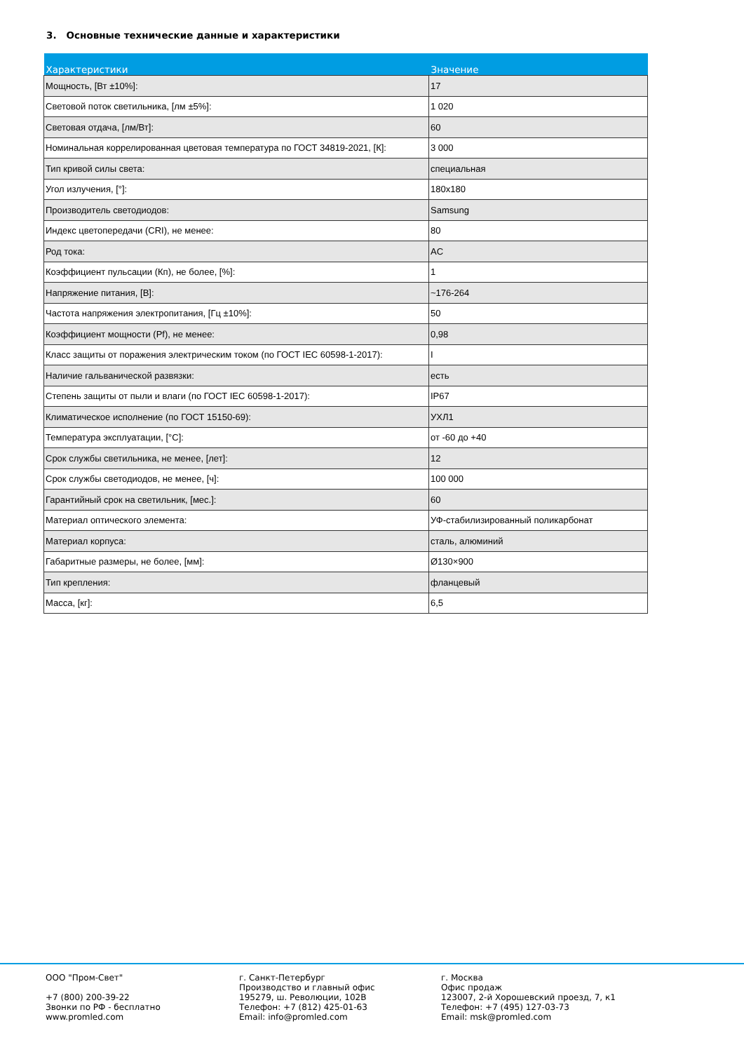3. Основные технические данные и характеристики
| Характеристики | Значение |
| --- | --- |
| Мощность, [Вт ±10%]: | 17 |
| Световой поток светильника, [лм ±5%]: | 1 020 |
| Световая отдача, [лм/Вт]: | 60 |
| Номинальная коррелированная цветовая температура по ГОСТ 34819-2021, [К]: | 3 000 |
| Тип кривой силы света: | специальная |
| Угол излучения, [°]: | 180x180 |
| Производитель светодиодов: | Samsung |
| Индекс цветопередачи (CRI), не менее: | 80 |
| Род тока: | AC |
| Коэффициент пульсации (Кп), не более, [%]: | 1 |
| Напряжение питания, [В]: | ~176-264 |
| Частота напряжения электропитания, [Гц ±10%]: | 50 |
| Коэффициент мощности (Pf), не менее: | 0,98 |
| Класс защиты от поражения электрическим током (по ГОСТ IEC 60598-1-2017): | I |
| Наличие гальванической развязки: | есть |
| Степень защиты от пыли и влаги (по ГОСТ IEC 60598-1-2017): | IP67 |
| Климатическое исполнение (по ГОСТ 15150-69): | УХЛ1 |
| Температура эксплуатации, [°С]: | от -60 до +40 |
| Срок службы светильника, не менее, [лет]: | 12 |
| Срок службы светодиодов, не менее, [ч]: | 100 000 |
| Гарантийный срок на светильник, [мес.]: | 60 |
| Материал оптического элемента: | УФ-стабилизированный поликарбонат |
| Материал корпуса: | сталь, алюминий |
| Габаритные размеры, не более, [мм]: | Ø130×900 |
| Тип крепления: | фланцевый |
| Масса, [кг]: | 6,5 |
ООО "Пром-Свет"
+7 (800) 200-39-22
Звонки по РФ - бесплатно
www.promled.com
г. Санкт-Петербург
Производство и главный офис
195279, ш. Революции, 102В
Телефон: +7 (812) 425-01-63
Email: info@promled.com
г. Москва
Офис продаж
123007, 2-й Хорошевский проезд, 7, к1
Телефон: +7 (495) 127-03-73
Email: msk@promled.com